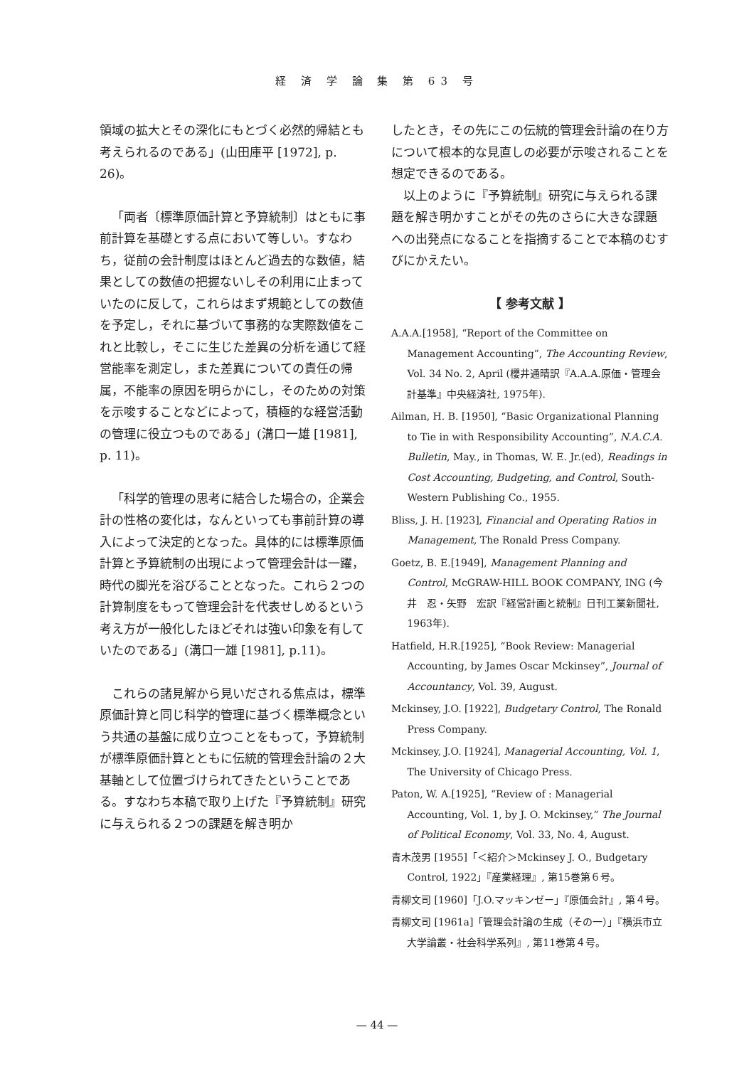経 済 学 論 集 第 63 号
領域の拡大とその深化にもとづく必然的帰結とも考えられるのである」(山田庫平 [1972], p. 26)。
「両者〔標準原価計算と予算統制〕はともに事前計算を基礎とする点において等しい。すなわち，従前の会計制度はほとんど過去的な数値，結果としての数値の把握ないしその利用に止まっていたのに反して，これらはまず規範としての数値を予定し，それに基づいて事務的な実際数値をこれと比較し，そこに生じた差異の分析を通じて経営能率を測定し，また差異についての責任の帰属，不能率の原因を明らかにし，そのための対策を示唆することなどによって，積極的な経営活動の管理に役立つものである」(溝口一雄 [1981], p. 11)。
「科学的管理の思考に結合した場合の，企業会計の性格の変化は，なんといっても事前計算の導入によって決定的となった。具体的には標準原価計算と予算統制の出現によって管理会計は一躍，時代の脚光を浴びることとなった。これら２つの計算制度をもって管理会計を代表せしめるという考え方が一般化したほどそれは強い印象を有していたのである」(溝口一雄 [1981], p.11)。
これらの諸見解から見いだされる焦点は，標準原価計算と同じ科学的管理に基づく標準概念という共通の基盤に成り立つことをもって，予算統制が標準原価計算とともに伝統的管理会計論の２大基軸として位置づけられてきたということである。すなわち本稿で取り上げた『予算統制』研究に与えられる２つの課題を解き明か
したとき，その先にこの伝統的管理会計論の在り方について根本的な見直しの必要が示唆されることを想定できるのである。
以上のように『予算統制』研究に与えられる課題を解き明かすことがその先のさらに大きな課題への出発点になることを指摘することで本稿のむすびにかえたい。
【 参考文献 】
A.A.A.[1958], “Report of the Committee on Management Accounting”, The Accounting Review, Vol. 34 No. 2, April (櫻井通晴訳『A.A.A.原価・管理会計基準』中央経済社, 1975年).
Ailman, H. B. [1950], “Basic Organizational Planning to Tie in with Responsibility Accounting”, N.A.C.A. Bulletin, May., in Thomas, W. E. Jr.(ed), Readings in Cost Accounting, Budgeting, and Control, South-Western Publishing Co., 1955.
Bliss, J. H. [1923], Financial and Operating Ratios in Management, The Ronald Press Company.
Goetz, B. E.[1949], Management Planning and Control, McGRAW-HILL BOOK COMPANY, ING (今井　忍・矢野　宏訳『経営計画と統制』日刊工業新聞社, 1963年).
Hatfield, H.R.[1925], “Book Review: Managerial Accounting, by James Oscar Mckinsey”, Journal of Accountancy, Vol. 39, August.
Mckinsey, J.O. [1922], Budgetary Control, The Ronald Press Company.
Mckinsey, J.O. [1924], Managerial Accounting, Vol. 1, The University of Chicago Press.
Paton, W. A.[1925], “Review of : Managerial Accounting, Vol. 1, by J. O. Mckinsey,” The Journal of Political Economy, Vol. 33, No. 4, August.
青木茂男 [1955]「＜紹介＞Mckinsey J. O., Budgetary Control, 1922」『産業経理』, 第15巻第６号。
青柳文司 [1960]「J.O.マッキンゼー」『原価会計』, 第４号。
青柳文司 [1961a]「管理会計論の生成（その一）」『横浜市立大学論叢・社会科学系列』, 第11巻第４号。
— 44 —